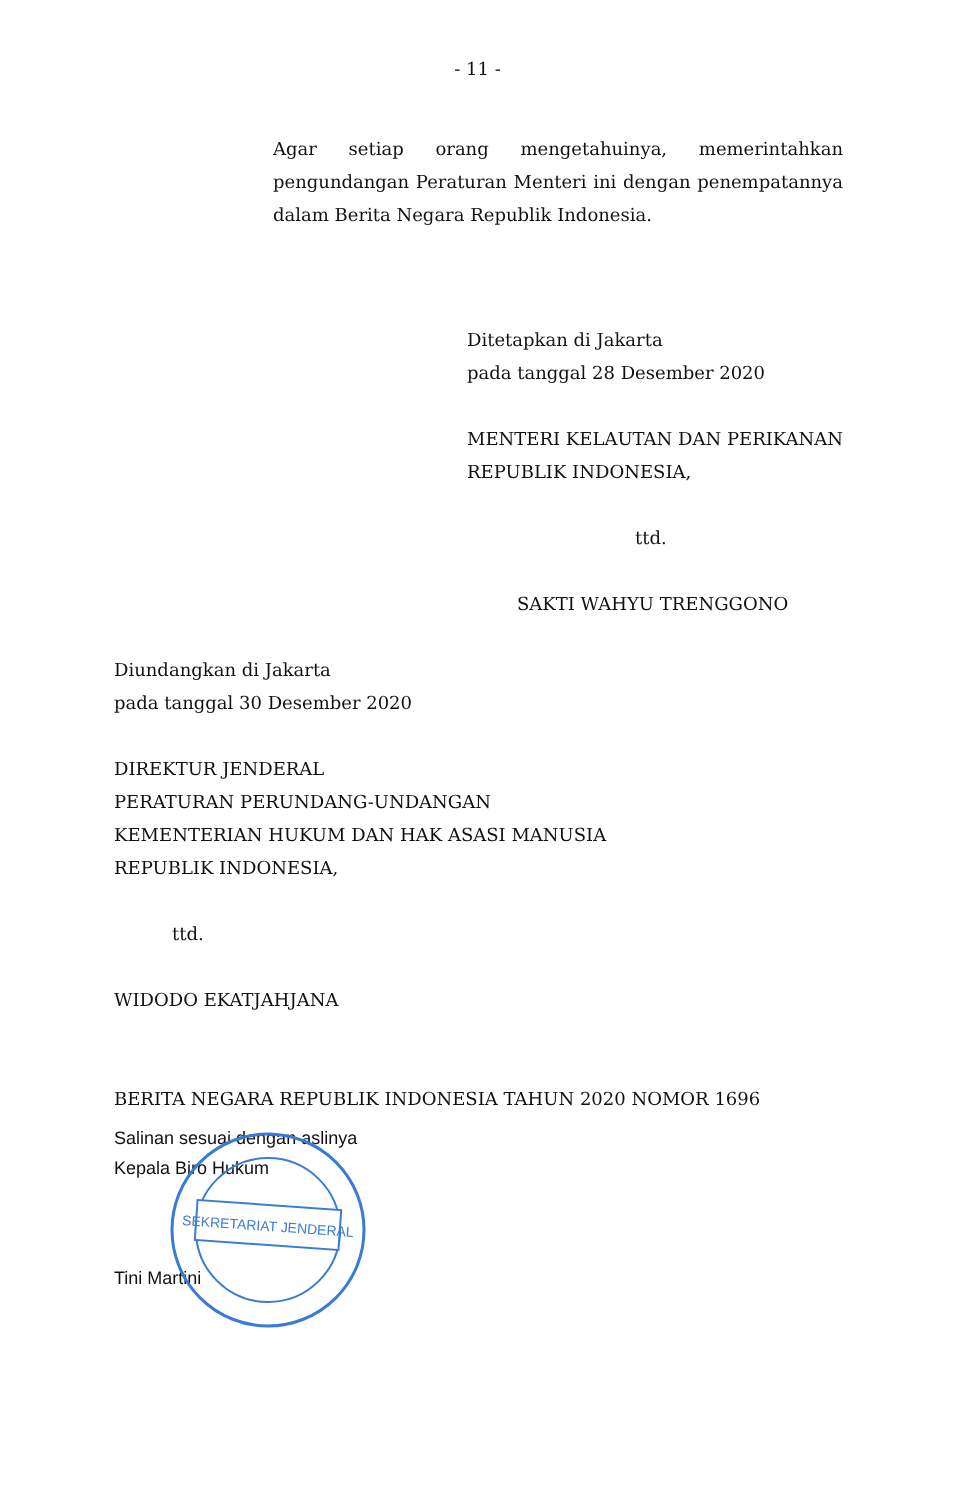- 11 -
Agar setiap orang mengetahuinya, memerintahkan pengundangan Peraturan Menteri ini dengan penempatannya dalam Berita Negara Republik Indonesia.
Ditetapkan di Jakarta
pada tanggal 28 Desember 2020
MENTERI KELAUTAN DAN PERIKANAN
REPUBLIK INDONESIA,
ttd.
SAKTI WAHYU TRENGGONO
Diundangkan di Jakarta
pada tanggal 30 Desember 2020
DIREKTUR JENDERAL
PERATURAN PERUNDANG-UNDANGAN
KEMENTERIAN HUKUM DAN HAK ASASI MANUSIA
REPUBLIK INDONESIA,
ttd.
WIDODO EKATJAHJANA
BERITA NEGARA REPUBLIK INDONESIA TAHUN 2020 NOMOR 1696
Salinan sesuai dengan aslinya
Kepala Biro Hukum
Tini Martini
SEKRETARIAT JENDERAL